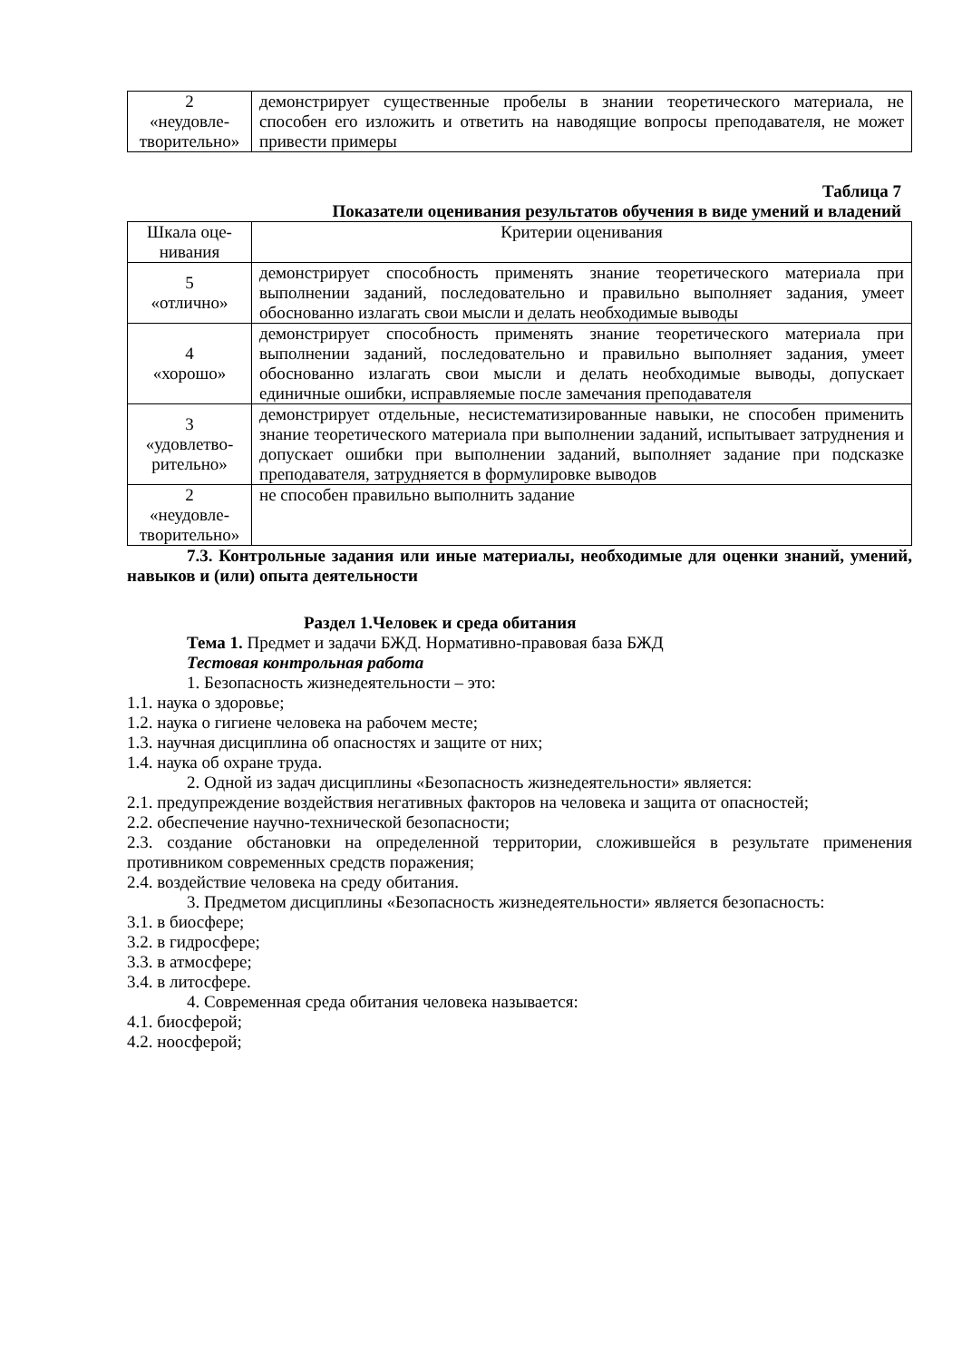| 2 «неудовле- творительно» | демонстрирует существенные пробелы в знании теоретического материала, не способен его изложить и ответить на наводящие вопросы преподавателя, не может привести примеры |
Таблица 7
Показатели оценивания результатов обучения в виде умений и владений
| Шкала оце- нивания | Критерии оценивания |
| 5 «отлично» | демонстрирует способность применять знание теоретического материала при выполнении заданий, последовательно и правильно выполняет задания, умеет обоснованно излагать свои мысли и делать необходимые выводы |
| 4 «хорошо» | демонстрирует способность применять знание теоретического материала при выполнении заданий, последовательно и правильно выполняет задания, умеет обоснованно излагать свои мысли и делать необходимые выводы, допускает единичные ошибки, исправляемые после замечания преподавателя |
| 3 «удовлетво- рительно» | демонстрирует отдельные, несистематизированные навыки, не способен применить знание теоретического материала при выполнении заданий, испытывает затруднения и допускает ошибки при выполнении заданий, выполняет задание при подсказке преподавателя, затрудняется в формулировке выводов |
| 2 «неудовле- творительно» | не способен правильно выполнить задание |
7.3. Контрольные задания или иные материалы, необходимые для оценки знаний, умений, навыков и (или) опыта деятельности
Раздел 1.Человек и среда обитания
Тема 1. Предмет и задачи БЖД. Нормативно-правовая база БЖД
Тестовая контрольная работа
1. Безопасность жизнедеятельности – это:
1.1. наука о здоровье;
1.2. наука о гигиене человека на рабочем месте;
1.3. научная дисциплина об опасностях и защите от них;
1.4. наука об охране труда.
2. Одной из задач дисциплины «Безопасность жизнедеятельности» является:
2.1. предупреждение воздействия негативных факторов на человека и защита от опасностей;
2.2. обеспечение научно-технической безопасности;
2.3. создание обстановки на определенной территории, сложившейся в результате применения противником современных средств поражения;
2.4. воздействие человека на среду обитания.
3. Предметом дисциплины «Безопасность жизнедеятельности» является безопасность:
3.1. в биосфере;
3.2. в гидросфере;
3.3. в атмосфере;
3.4. в литосфере.
4. Современная среда обитания человека называется:
4.1. биосферой;
4.2. ноосферой;